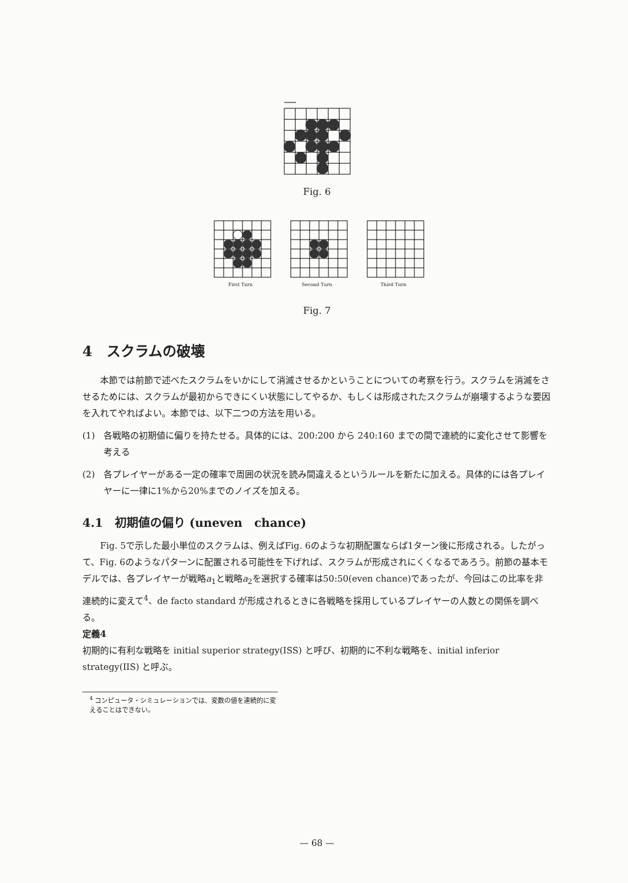Fig. 6
First Turn Second Turn Third Turn
Fig. 7
4　スクラムの破壊
本節では前節で述べたスクラムをいかにして消滅させるかということについての考察を行う。スクラムを消滅をさせるためには、スクラムが最初からできにくい状態にしてやるか、もしくは形成されたスクラムが崩壊するような要因を入れてやればよい。本節では、以下二つの方法を用いる。
(1) 各戦略の初期値に偏りを持たせる。具体的には、200:200 から 240:160 までの間で連続的に変化させて影響を考える
(2) 各プレイヤーがある一定の確率で周囲の状況を読み間違えるというルールを新たに加える。具体的には各プレイヤーに一律に1%から20%までのノイズを加える。
4.1　初期値の偏り (uneven　chance)
Fig. 5で示した最小単位のスクラムは、例えばFig. 6のような初期配置ならば1ターン後に形成される。したがって、Fig. 6のようなパターンに配置される可能性を下げれば、スクラムが形成されにくくなるであろう。前節の基本モデルでは、各プレイヤーが戦略a<sub>1</sub>と戦略a<sub>2</sub>を選択する確率は50:50(even chance)であったが、今回はこの比率を非連続的に変えて<sup>4</sup>、de facto standard が形成されるときに各戦略を採用しているプレイヤーの人数との関係を調べる。
定義4
初期的に有利な戦略を initial superior strategy(ISS) と呼び、初期的に不利な戦略を、initial inferior strategy(IIS) と呼ぶ。
<sup>4</sup> コンピュータ・シミュレーションでは、変数の値を連続的に変えることはできない。
— 68 —